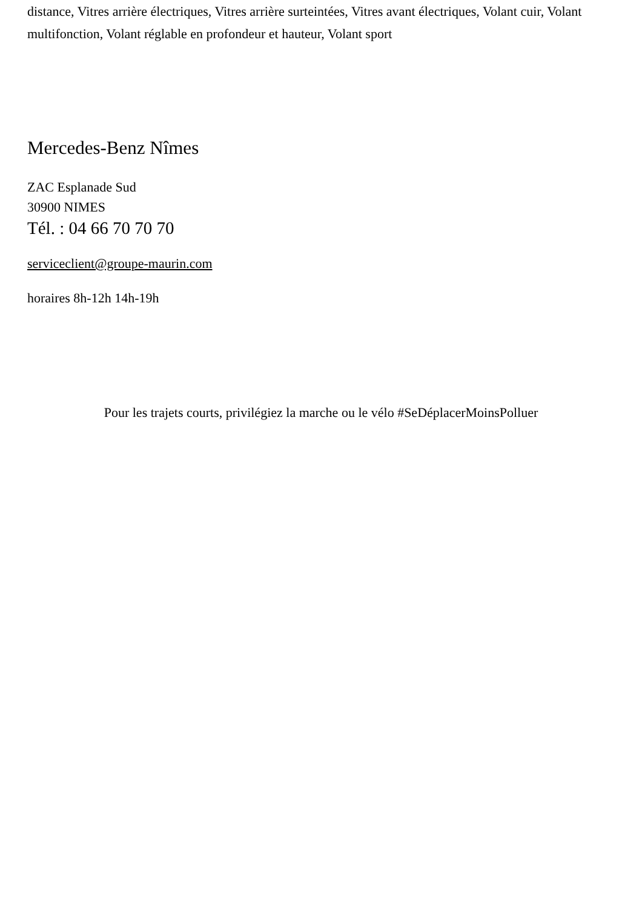distance, Vitres arrière électriques, Vitres arrière surteintées, Vitres avant électriques, Volant cuir, Volant multifonction, Volant réglable en profondeur et hauteur, Volant sport
Mercedes-Benz Nîmes
ZAC Esplanade Sud
30900 NIMES
Tél. : 04 66 70 70 70
serviceclient@groupe-maurin.com
horaires 8h-12h 14h-19h
Pour les trajets courts, privilégiez la marche ou le vélo #SeDéplacerMoinsPolluer